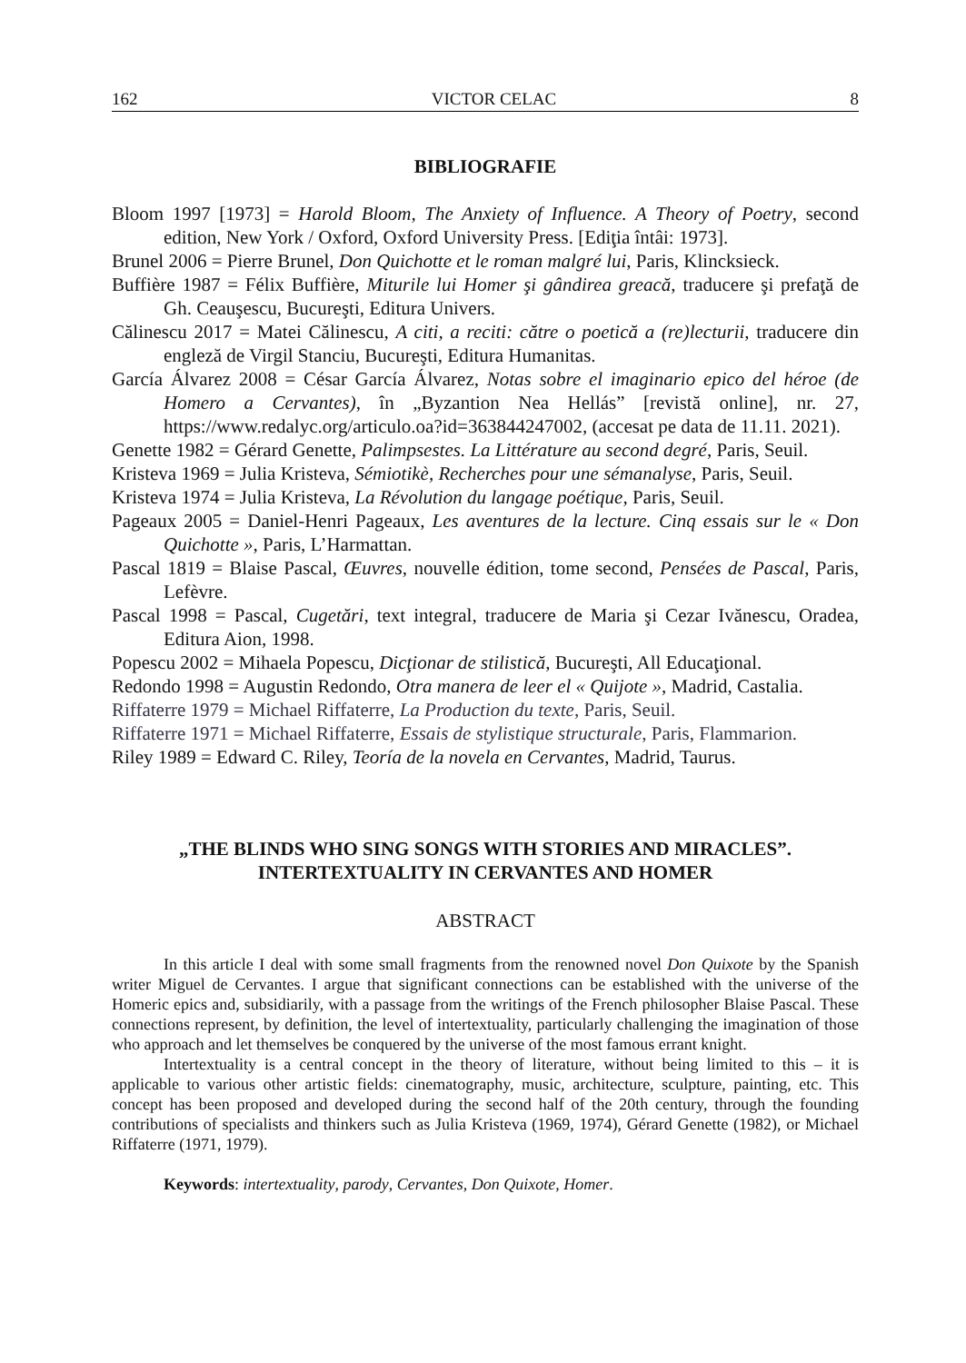162 VICTOR CELAC 8
BIBLIOGRAFIE
Bloom 1997 [1973] = Harold Bloom, The Anxiety of Influence. A Theory of Poetry, second edition, New York / Oxford, Oxford University Press. [Ediţia întâi: 1973].
Brunel 2006 = Pierre Brunel, Don Quichotte et le roman malgré lui, Paris, Klincksieck.
Buffière 1987 = Félix Buffière, Miturile lui Homer şi gândirea greacă, traducere şi prefaţă de Gh. Ceauşescu, Bucureşti, Editura Univers.
Călinescu 2017 = Matei Călinescu, A citi, a reciti: către o poetică a (re)lecturii, traducere din engleză de Virgil Stanciu, Bucureşti, Editura Humanitas.
García Álvarez 2008 = César García Álvarez, Notas sobre el imaginario epico del héroe (de Homero a Cervantes), în „Byzantion Nea Hellás” [revistă online], nr. 27, https://www.redalyc.org/articulo.oa?id=363844247002, (accesat pe data de 11.11. 2021).
Genette 1982 = Gérard Genette, Palimpsestes. La Littérature au second degré, Paris, Seuil.
Kristeva 1969 = Julia Kristeva, Sémiotikè, Recherches pour une sémanalyse, Paris, Seuil.
Kristeva 1974 = Julia Kristeva, La Révolution du langage poétique, Paris, Seuil.
Pageaux 2005 = Daniel-Henri Pageaux, Les aventures de la lecture. Cinq essais sur le « Don Quichotte », Paris, L’Harmattan.
Pascal 1819 = Blaise Pascal, Œuvres, nouvelle édition, tome second, Pensées de Pascal, Paris, Lefèvre.
Pascal 1998 = Pascal, Cugetări, text integral, traducere de Maria şi Cezar Ivănescu, Oradea, Editura Aion, 1998.
Popescu 2002 = Mihaela Popescu, Dicţionar de stilistică, Bucureşti, All Educaţional.
Redondo 1998 = Augustin Redondo, Otra manera de leer el « Quijote », Madrid, Castalia.
Riffaterre 1979 = Michael Riffaterre, La Production du texte, Paris, Seuil.
Riffaterre 1971 = Michael Riffaterre, Essais de stylistique structurale, Paris, Flammarion.
Riley 1989 = Edward C. Riley, Teoría de la novela en Cervantes, Madrid, Taurus.
„THE BLINDS WHO SING SONGS WITH STORIES AND MIRACLES”.
INTERTEXTUALITY IN CERVANTES AND HOMER
ABSTRACT
In this article I deal with some small fragments from the renowned novel Don Quixote by the Spanish writer Miguel de Cervantes. I argue that significant connections can be established with the universe of the Homeric epics and, subsidiarily, with a passage from the writings of the French philosopher Blaise Pascal. These connections represent, by definition, the level of intertextuality, particularly challenging the imagination of those who approach and let themselves be conquered by the universe of the most famous errant knight.
Intertextuality is a central concept in the theory of literature, without being limited to this – it is applicable to various other artistic fields: cinematography, music, architecture, sculpture, painting, etc. This concept has been proposed and developed during the second half of the 20th century, through the founding contributions of specialists and thinkers such as Julia Kristeva (1969, 1974), Gérard Genette (1982), or Michael Riffaterre (1971, 1979).
Keywords: intertextuality, parody, Cervantes, Don Quixote, Homer.